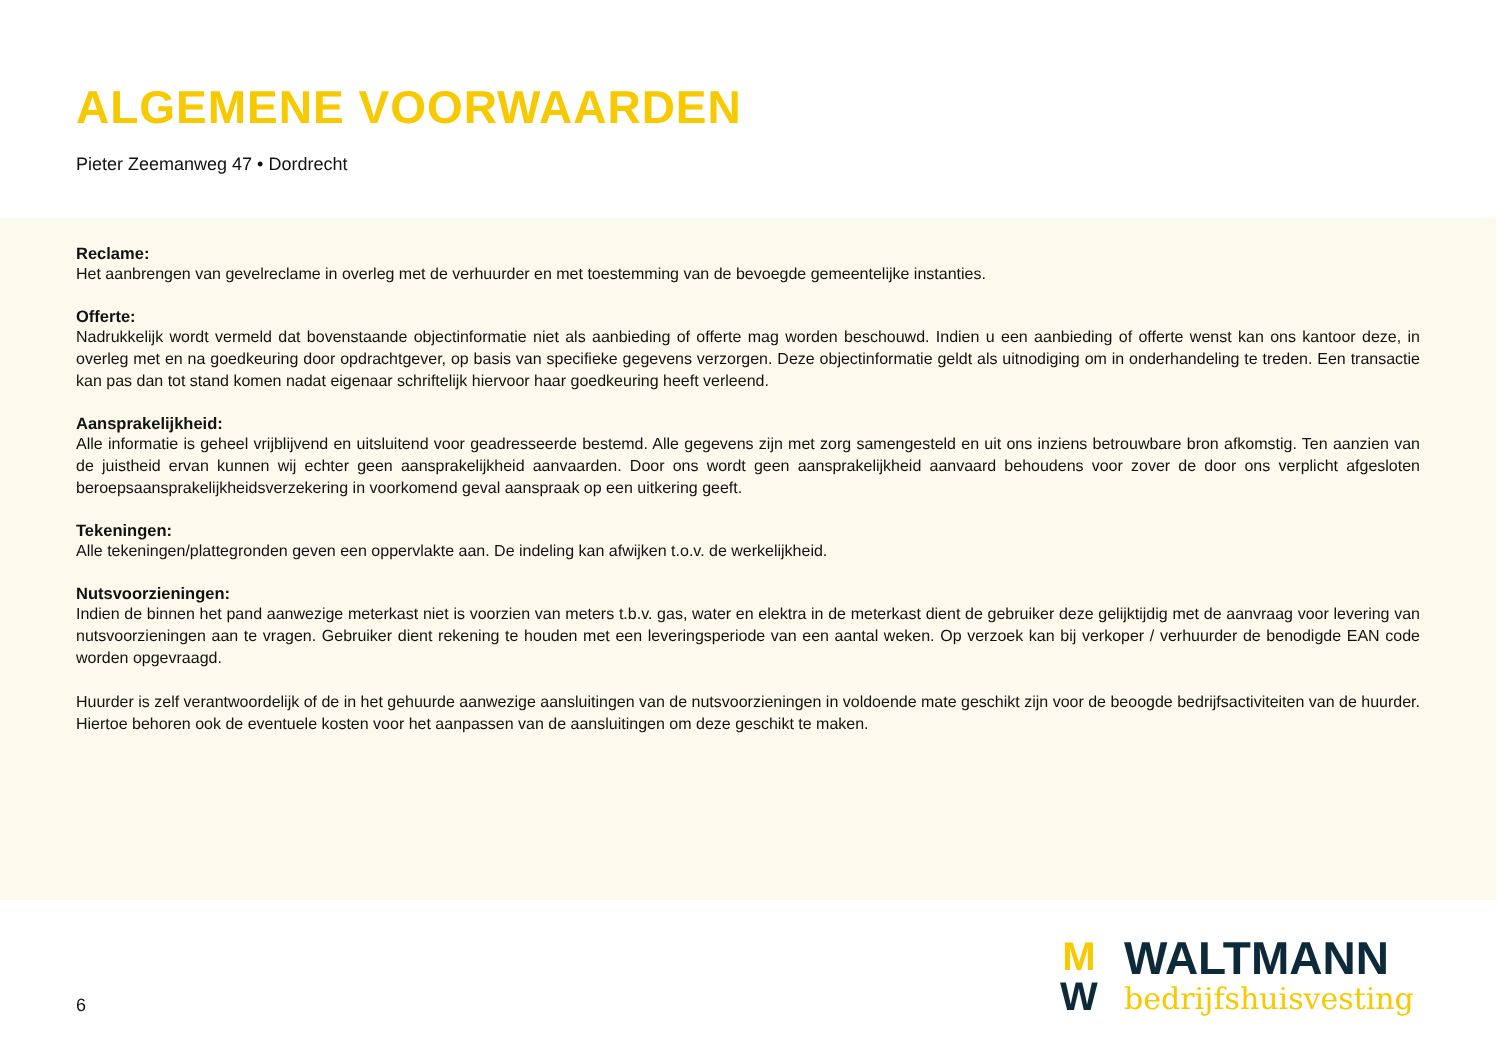ALGEMENE VOORWAARDEN
Pieter Zeemanweg 47 • Dordrecht
Reclame:
Het aanbrengen van gevelreclame in overleg met de verhuurder en met toestemming van de bevoegde gemeentelijke instanties.
Offerte:
Nadrukkelijk wordt vermeld dat bovenstaande objectinformatie niet als aanbieding of offerte mag worden beschouwd. Indien u een aanbieding of offerte wenst kan ons kantoor deze, in overleg met en na goedkeuring door opdrachtgever, op basis van specifieke gegevens verzorgen. Deze objectinformatie geldt als uitnodiging om in onderhandeling te treden. Een transactie kan pas dan tot stand komen nadat eigenaar schriftelijk hiervoor haar goedkeuring heeft verleend.
Aansprakelijkheid:
Alle informatie is geheel vrijblijvend en uitsluitend voor geadresseerde bestemd. Alle gegevens zijn met zorg samengesteld en uit ons inziens betrouwbare bron afkomstig. Ten aanzien van de juistheid ervan kunnen wij echter geen aansprakelijkheid aanvaarden. Door ons wordt geen aansprakelijkheid aanvaard behoudens voor zover de door ons verplicht afgesloten beroepsaansprakelijkheidsverzekering in voorkomend geval aanspraak op een uitkering geeft.
Tekeningen:
Alle tekeningen/plattegronden geven een oppervlakte aan. De indeling kan afwijken t.o.v. de werkelijkheid.
Nutsvoorzieningen:
Indien de binnen het pand aanwezige meterkast niet is voorzien van meters t.b.v. gas, water en elektra in de meterkast dient de gebruiker deze gelijktijdig met de aanvraag voor levering van nutsvoorzieningen aan te vragen. Gebruiker dient rekening te houden met een leveringsperiode van een aantal weken. Op verzoek kan bij verkoper / verhuurder de benodigde EAN code worden opgevraagd.
Huurder is zelf verantwoordelijk of de in het gehuurde aanwezige aansluitingen van de nutsvoorzieningen in voldoende mate geschikt zijn voor de beoogde bedrijfsactiviteiten van de huurder. Hiertoe behoren ook de eventuele kosten voor het aanpassen van de aansluitingen om deze geschikt te maken.
6
M
W
WALTMANN
bedrijfshuisvesting